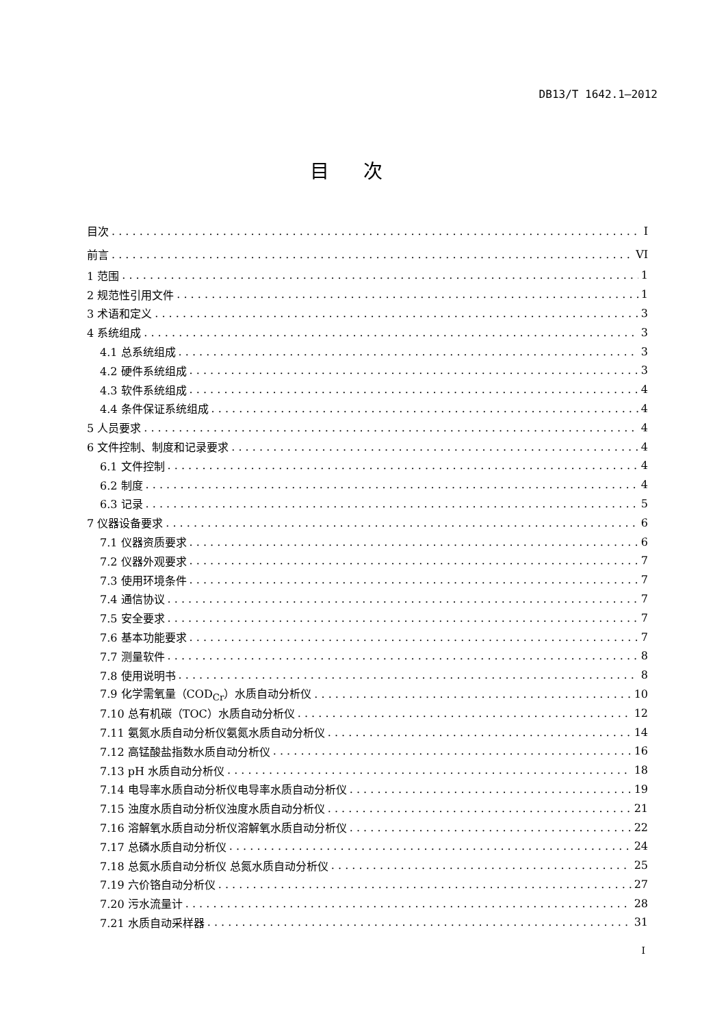DB13/T 1642.1—2012
目次
目次 I
前言 VI
1 范围 1
2 规范性引用文件 1
3 术语和定义 3
4 系统组成 3
4.1 总系统组成 3
4.2 硬件系统组成 3
4.3 软件系统组成 4
4.4 条件保证系统组成 4
5 人员要求 4
6 文件控制、制度和记录要求 4
6.1 文件控制 4
6.2 制度 4
6.3 记录 5
7 仪器设备要求 6
7.1 仪器资质要求 6
7.2 仪器外观要求 7
7.3 使用环境条件 7
7.4 通信协议 7
7.5 安全要求 7
7.6 基本功能要求 7
7.7 测量软件 8
7.8 使用说明书 8
7.9 化学需氧量（COD<sub>Cr</sub>）水质自动分析仪 10
7.10 总有机碳（TOC）水质自动分析仪 12
7.11 氨氮水质自动分析仪氨氮水质自动分析仪 14
7.12 高锰酸盐指数水质自动分析仪 16
7.13 pH 水质自动分析仪 18
7.14 电导率水质自动分析仪电导率水质自动分析仪 19
7.15 浊度水质自动分析仪浊度水质自动分析仪 21
7.16 溶解氧水质自动分析仪溶解氧水质自动分析仪 22
7.17 总磷水质自动分析仪 24
7.18 总氮水质自动分析仪 总氮水质自动分析仪 25
7.19 六价铬自动分析仪 27
7.20 污水流量计 28
7.21 水质自动采样器 31
I